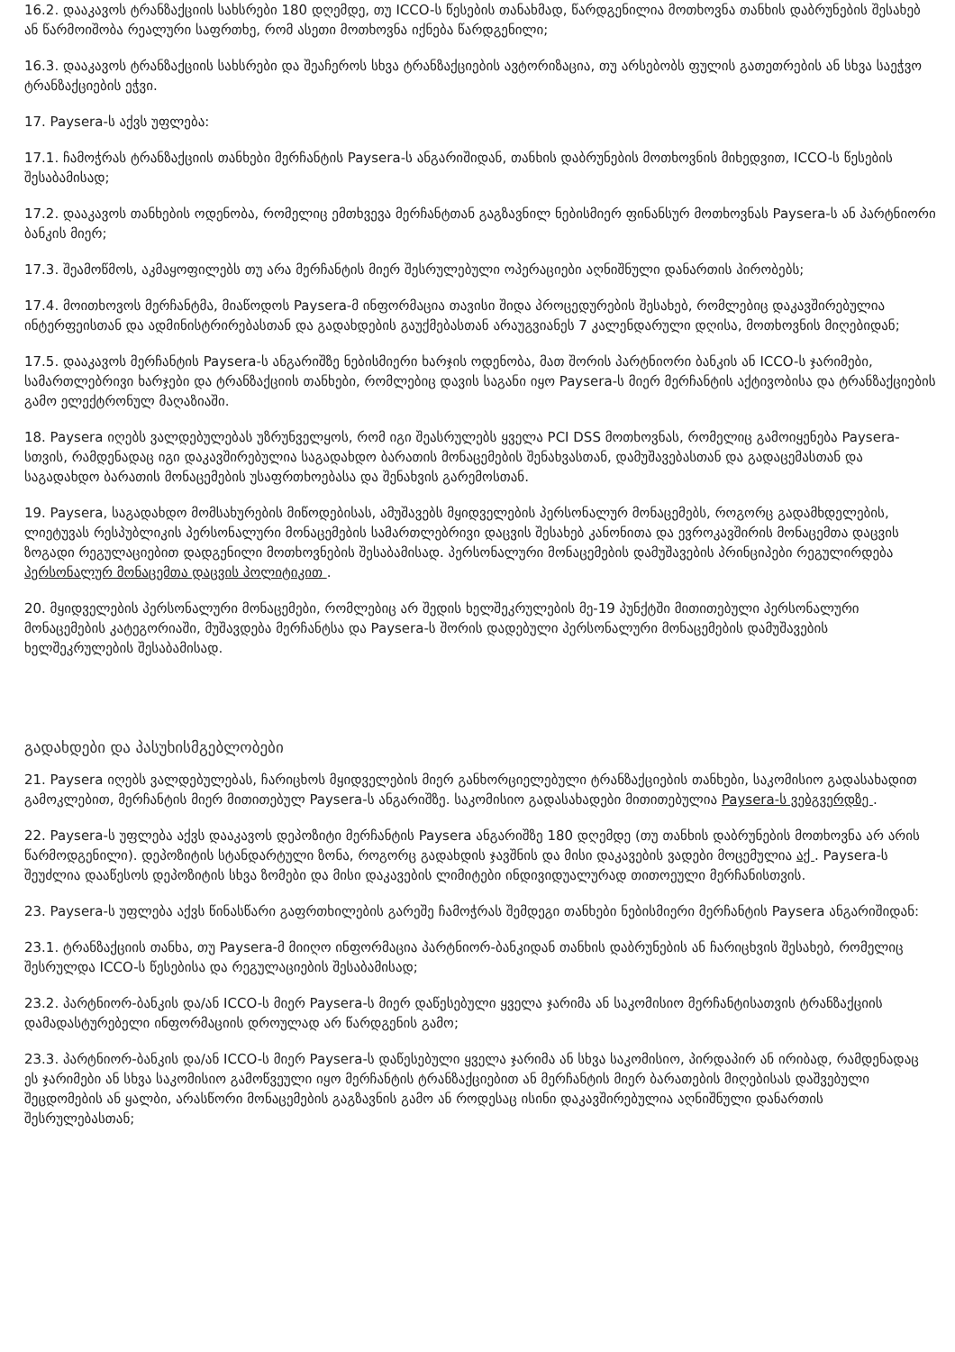16.2. დააკავოს ტრანზაქციის სახსრები 180 დღემდე, თუ ICCO-ს წესების თანახმად, წარდგენილია მოთხოვნა თანხის დაბრუნების შესახებ ან წარმოიშობა რეალური საფრთხე, რომ ასეთი მოთხოვნა იქნება წარდგენილი;
16.3. დააკავოს ტრანზაქციის სახსრები და შეაჩეროს სხვა ტრანზაქციების ავტორიზაცია, თუ არსებობს ფულის გათეთრების ან სხვა საეჭვო ტრანზაქციების ეჭვი.
17. Paysera-ს აქვს უფლება:
17.1. ჩამოჭრას ტრანზაქციის თანხები მერჩანტის Paysera-ს ანგარიშიდან, თანხის დაბრუნების მოთხოვნის მიხედვით, ICCO-ს წესების შესაბამისად;
17.2. დააკავოს თანხების ოდენობა, რომელიც ემთხვევა მერჩანტთან გაგზავნილ ნებისმიერ ფინანსურ მოთხოვნას Paysera-ს ან პარტნიორი ბანკის მიერ;
17.3. შეამოწმოს, აკმაყოფილებს თუ არა მერჩანტის მიერ შესრულებული ოპერაციები აღნიშნული დანართის პირობებს;
17.4. მოითხოვოს მერჩანტმა, მიაწოდოს Paysera-მ ინფორმაცია თავისი შიდა პროცედურების შესახებ, რომლებიც დაკავშირებულია ინტერფეისთან და ადმინისტრირებასთან და გადახდების გაუქმებასთან არაუგვიანეს 7 კალენდარული დღისა, მოთხოვნის მიღებიდან;
17.5. დააკავოს მერჩანტის Paysera-ს ანგარიშზე ნებისმიერი ხარჯის ოდენობა, მათ შორის პარტნიორი ბანკის ან ICCO-ს ჯარიმები, სამართლებრივი ხარჯები და ტრანზაქციის თანხები, რომლებიც დავის საგანი იყო Paysera-ს მიერ მერჩანტის აქტივობისა და ტრანზაქციების გამო ელექტრონულ მაღაზიაში.
18. Paysera იღებს ვალდებულებას უზრუნველყოს, რომ იგი შეასრულებს ყველა PCI DSS მოთხოვნას, რომელიც გამოიყენება Paysera-სთვის, რამდენადაც იგი დაკავშირებულია საგადახდო ბარათის მონაცემების შენახვასთან, დამუშავებასთან და გადაცემასთან და საგადახდო ბარათის მონაცემების უსაფრთხოებასა და შენახვის გარემოსთან.
19. Paysera, საგადახდო მომსახურების მიწოდებისას, ამუშავებს მყიდველების პერსონალურ მონაცემებს, როგორც გადამხდელების, ლიეტუვას რესპუბლიკის პერსონალური მონაცემების სამართლებრივი დაცვის შესახებ კანონითა და ევროკავშირის მონაცემთა დაცვის ზოგადი რეგულაციებით დადგენილი მოთხოვნების შესაბამისად. პერსონალური მონაცემების დამუშავების პრინციპები რეგულირდება პერსონალურ მონაცემთა დაცვის პოლიტიკით .
20. მყიდველების პერსონალური მონაცემები, რომლებიც არ შედის ხელშეკრულების მე-19 პუნქტში მითითებული პერსონალური მონაცემების კატეგორიაში, მუშავდება მერჩანტსა და Paysera-ს შორის დადებული პერსონალური მონაცემების დამუშავების ხელშეკრულების შესაბამისად.
გადახდები და პასუხისმგებლობები
21. Paysera იღებს ვალდებულებას, ჩარიცხოს მყიდველების მიერ განხორციელებული ტრანზაქციების თანხები, საკომისიო გადასახადით გამოკლებით, მერჩანტის მიერ მითითებულ Paysera-ს ანგარიშზე. საკომისიო გადასახადები მითითებულია Paysera-ს ვებგვერდზე .
22. Paysera-ს უფლება აქვს დააკავოს დეპოზიტი მერჩანტის Paysera ანგარიშზე 180 დღემდე (თუ თანხის დაბრუნების მოთხოვნა არ არის წარმოდგენილი). დეპოზიტის სტანდარტული ზონა, როგორც გადახდის ჯავშნის და მისი დაკავების ვადები მოცემულია აქ . Paysera-ს შეუძლია დააწესოს დეპოზიტის სხვა ზომები და მისი დაკავების ლიმიტები ინდივიდუალურად თითოეული მერჩანისთვის.
23. Paysera-ს უფლება აქვს წინასწარი გაფრთხილების გარეშე ჩამოჭრას შემდეგი თანხები ნებისმიერი მერჩანტის Paysera ანგარიშიდან:
23.1. ტრანზაქციის თანხა, თუ Paysera-მ მიიღო ინფორმაცია პარტნიორ-ბანკიდან თანხის დაბრუნების ან ჩარიცხვის შესახებ, რომელიც შესრულდა ICCO-ს წესებისა და რეგულაციების შესაბამისად;
23.2. პარტნიორ-ბანკის და/ან ICCO-ს მიერ Paysera-ს მიერ დაწესებული ყველა ჯარიმა ან საკომისიო მერჩანტისათვის ტრანზაქციის დამადასტურებელი ინფორმაციის დროულად არ წარდგენის გამო;
23.3. პარტნიორ-ბანკის და/ან ICCO-ს მიერ Paysera-ს დაწესებული ყველა ჯარიმა ან სხვა საკომისიო, პირდაპირ ან ირიბად, რამდენადაც ეს ჯარიმები ან სხვა საკომისიო გამოწვეული იყო მერჩანტის ტრანზაქციებით ან მერჩანტის მიერ ბარათების მიღებისას დაშვებული შეცდომების ან ყალბი, არასწორი მონაცემების გაგზავნის გამო ან როდესაც ისინი დაკავშირებულია აღნიშნული დანართის შესრულებასთან;